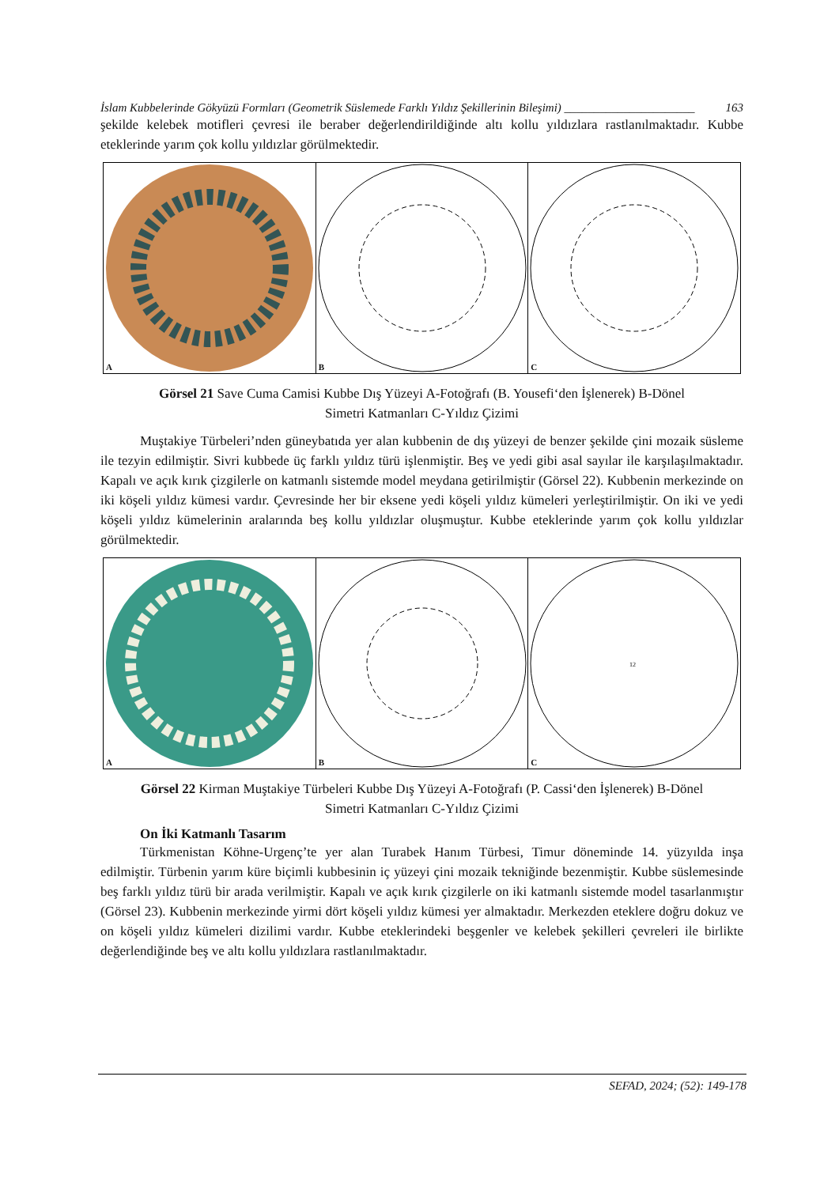İslam Kubbelerinde Gökyüzü Formları (Geometrik Süslemede Farklı Yıldız Şekillerinin Bileşimi) ______________________ 163
şekilde kelebek motifleri çevresi ile beraber değerlendirildiğinde altı kollu yıldızlara rastlanılmaktadır. Kubbe eteklerinde yarım çok kollu yıldızlar görülmektedir.
A B C
Görsel 21 Save Cuma Camisi Kubbe Dış Yüzeyi A-Fotoğrafı (B. Yousefi‘den İşlenerek) B-Dönel
Simetri Katmanları C-Yıldız Çizimi
Muştakiye Türbeleri’nden güneybatıda yer alan kubbenin de dış yüzeyi de benzer şekilde çini mozaik süsleme ile tezyin edilmiştir. Sivri kubbede üç farklı yıldız türü işlenmiştir. Beş ve yedi gibi asal sayılar ile karşılaşılmaktadır. Kapalı ve açık kırık çizgilerle on katmanlı sistemde model meydana getirilmiştir (Görsel 22). Kubbenin merkezinde on iki köşeli yıldız kümesi vardır. Çevresinde her bir eksene yedi köşeli yıldız kümeleri yerleştirilmiştir. On iki ve yedi köşeli yıldız kümelerinin aralarında beş kollu yıldızlar oluşmuştur. Kubbe eteklerinde yarım çok kollu yıldızlar görülmektedir.
A B
12
C
Görsel 22 Kirman Muştakiye Türbeleri Kubbe Dış Yüzeyi A-Fotoğrafı (P. Cassi‘den İşlenerek) B-Dönel
Simetri Katmanları C-Yıldız Çizimi
On İki Katmanlı Tasarım
Türkmenistan Köhne-Urgenç’te yer alan Turabek Hanım Türbesi, Timur döneminde 14. yüzyılda inşa edilmiştir. Türbenin yarım küre biçimli kubbesinin iç yüzeyi çini mozaik tekniğinde bezenmiştir. Kubbe süslemesinde beş farklı yıldız türü bir arada verilmiştir. Kapalı ve açık kırık çizgilerle on iki katmanlı sistemde model tasarlanmıştır (Görsel 23). Kubbenin merkezinde yirmi dört köşeli yıldız kümesi yer almaktadır. Merkezden eteklere doğru dokuz ve on köşeli yıldız kümeleri dizilimi vardır. Kubbe eteklerindeki beşgenler ve kelebek şekilleri çevreleri ile birlikte değerlendiğinde beş ve altı kollu yıldızlara rastlanılmaktadır.
SEFAD, 2024; (52): 149-178